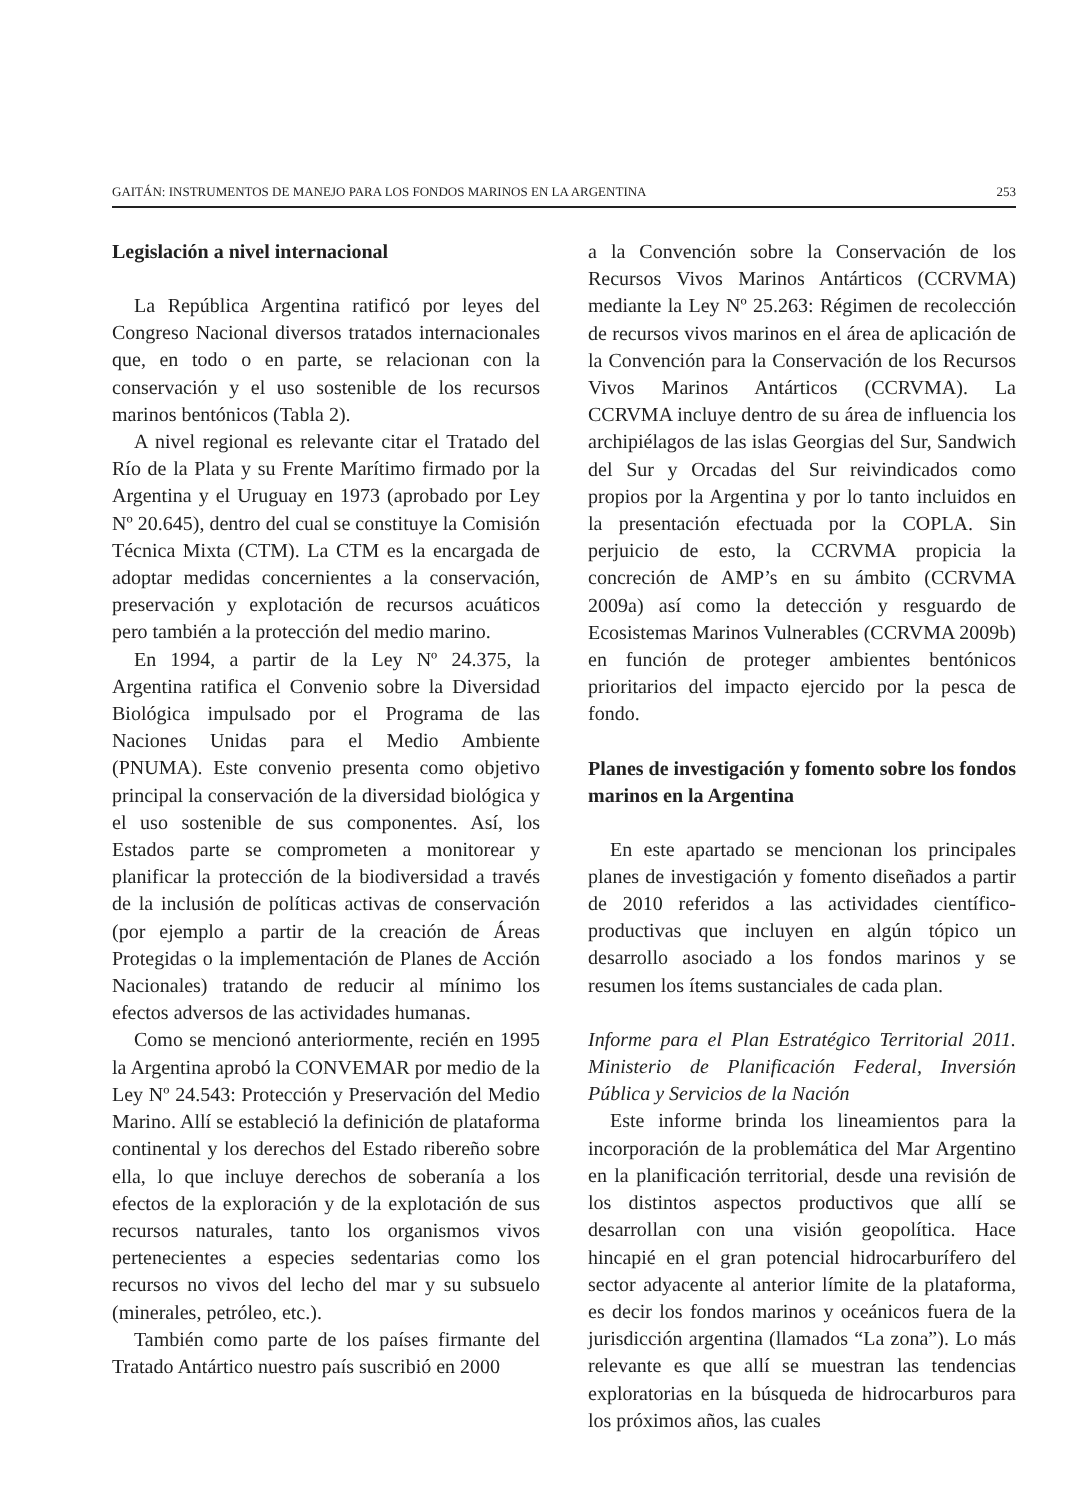GAITÁN: INSTRUMENTOS DE MANEJO PARA LOS FONDOS MARINOS EN LA ARGENTINA 253
Legislación a nivel internacional
La República Argentina ratificó por leyes del Congreso Nacional diversos tratados internacionales que, en todo o en parte, se relacionan con la conservación y el uso sostenible de los recursos marinos bentónicos (Tabla 2).
A nivel regional es relevante citar el Tratado del Río de la Plata y su Frente Marítimo firmado por la Argentina y el Uruguay en 1973 (aprobado por Ley Nº 20.645), dentro del cual se constituye la Comisión Técnica Mixta (CTM). La CTM es la encargada de adoptar medidas concernientes a la conservación, preservación y explotación de recursos acuáticos pero también a la protección del medio marino.
En 1994, a partir de la Ley Nº 24.375, la Argentina ratifica el Convenio sobre la Diversidad Biológica impulsado por el Programa de las Naciones Unidas para el Medio Ambiente (PNUMA). Este convenio presenta como objetivo principal la conservación de la diversidad biológica y el uso sostenible de sus componentes. Así, los Estados parte se comprometen a monitorear y planificar la protección de la biodiversidad a través de la inclusión de políticas activas de conservación (por ejemplo a partir de la creación de Áreas Protegidas o la implementación de Planes de Acción Nacionales) tratando de reducir al mínimo los efectos adversos de las actividades humanas.
Como se mencionó anteriormente, recién en 1995 la Argentina aprobó la CONVEMAR por medio de la Ley Nº 24.543: Protección y Preservación del Medio Marino. Allí se estableció la definición de plataforma continental y los derechos del Estado ribereño sobre ella, lo que incluye derechos de soberanía a los efectos de la exploración y de la explotación de sus recursos naturales, tanto los organismos vivos pertenecientes a especies sedentarias como los recursos no vivos del lecho del mar y su subsuelo (minerales, petróleo, etc.).
También como parte de los países firmante del Tratado Antártico nuestro país suscribió en 2000
a la Convención sobre la Conservación de los Recursos Vivos Marinos Antárticos (CCRVMA) mediante la Ley Nº 25.263: Régimen de recolección de recursos vivos marinos en el área de aplicación de la Convención para la Conservación de los Recursos Vivos Marinos Antárticos (CCRVMA). La CCRVMA incluye dentro de su área de influencia los archipiélagos de las islas Georgias del Sur, Sandwich del Sur y Orcadas del Sur reivindicados como propios por la Argentina y por lo tanto incluidos en la presentación efectuada por la COPLA. Sin perjuicio de esto, la CCRVMA propicia la concreción de AMP’s en su ámbito (CCRVMA 2009a) así como la detección y resguardo de Ecosistemas Marinos Vulnerables (CCRVMA 2009b) en función de proteger ambientes bentónicos prioritarios del impacto ejercido por la pesca de fondo.
Planes de investigación y fomento sobre los fondos marinos en la Argentina
En este apartado se mencionan los principales planes de investigación y fomento diseñados a partir de 2010 referidos a las actividades científico-productivas que incluyen en algún tópico un desarrollo asociado a los fondos marinos y se resumen los ítems sustanciales de cada plan.
Informe para el Plan Estratégico Territorial 2011. Ministerio de Planificación Federal, Inversión Pública y Servicios de la Nación
Este informe brinda los lineamientos para la incorporación de la problemática del Mar Argentino en la planificación territorial, desde una revisión de los distintos aspectos productivos que allí se desarrollan con una visión geopolítica. Hace hincapié en el gran potencial hidrocarburífero del sector adyacente al anterior límite de la plataforma, es decir los fondos marinos y oceánicos fuera de la jurisdicción argentina (llamados “La zona”). Lo más relevante es que allí se muestran las tendencias exploratorias en la búsqueda de hidrocarburos para los próximos años, las cuales